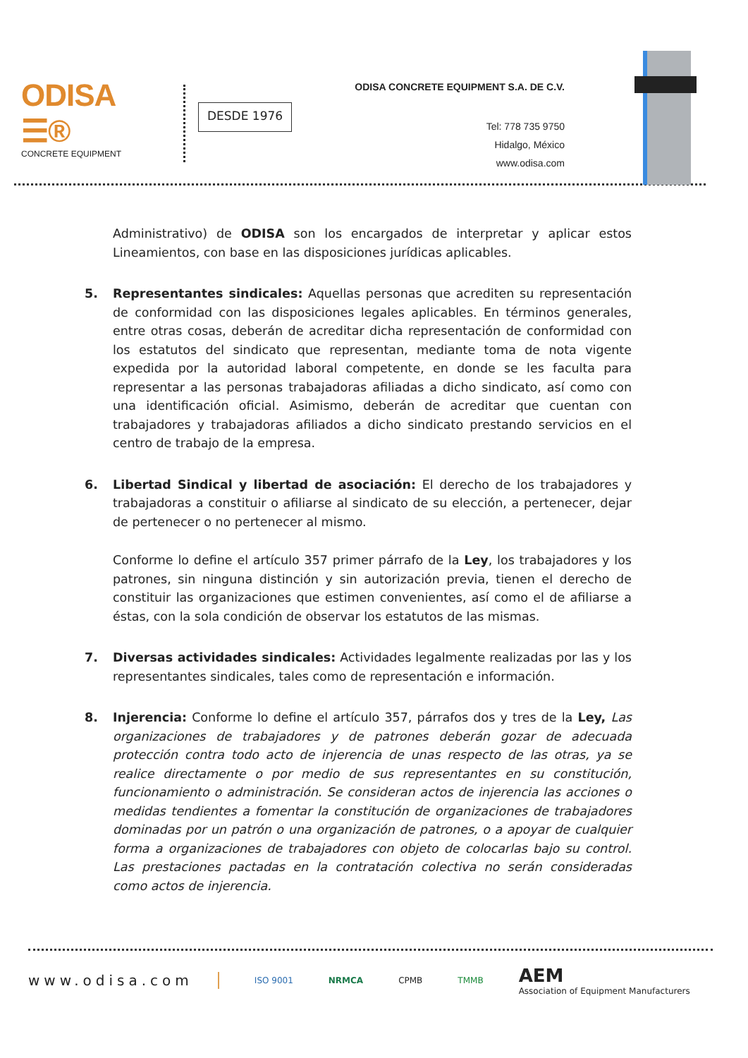ODISA ☰®
CONCRETE EQUIPMENT
DESDE 1976
ODISA CONCRETE EQUIPMENT S.A. DE C.V.
Tel: 778 735 9750
Hidalgo, México
www.odisa.com
Administrativo) de ODISA son los encargados de interpretar y aplicar estos Lineamientos, con base en las disposiciones jurídicas aplicables.
5. Representantes sindicales: Aquellas personas que acrediten su representación de conformidad con las disposiciones legales aplicables. En términos generales, entre otras cosas, deberán de acreditar dicha representación de conformidad con los estatutos del sindicato que representan, mediante toma de nota vigente expedida por la autoridad laboral competente, en donde se les faculta para representar a las personas trabajadoras afiliadas a dicho sindicato, así como con una identificación oficial. Asimismo, deberán de acreditar que cuentan con trabajadores y trabajadoras afiliados a dicho sindicato prestando servicios en el centro de trabajo de la empresa.
6. Libertad Sindical y libertad de asociación: El derecho de los trabajadores y trabajadoras a constituir o afiliarse al sindicato de su elección, a pertenecer, dejar de pertenecer o no pertenecer al mismo.
Conforme lo define el artículo 357 primer párrafo de la Ley, los trabajadores y los patrones, sin ninguna distinción y sin autorización previa, tienen el derecho de constituir las organizaciones que estimen convenientes, así como el de afiliarse a éstas, con la sola condición de observar los estatutos de las mismas.
7. Diversas actividades sindicales: Actividades legalmente realizadas por las y los representantes sindicales, tales como de representación e información.
8. Injerencia: Conforme lo define el artículo 357, párrafos dos y tres de la Ley, Las organizaciones de trabajadores y de patrones deberán gozar de adecuada protección contra todo acto de injerencia de unas respecto de las otras, ya se realice directamente o por medio de sus representantes en su constitución, funcionamiento o administración. Se consideran actos de injerencia las acciones o medidas tendientes a fomentar la constitución de organizaciones de trabajadores dominadas por un patrón o una organización de patrones, o a apoyar de cualquier forma a organizaciones de trabajadores con objeto de colocarlas bajo su control. Las prestaciones pactadas en la contratación colectiva no serán consideradas como actos de injerencia.
www.odisa.com ISO 9001 NRMCA CPMB TMMB AEM
Association of Equipment Manufacturers